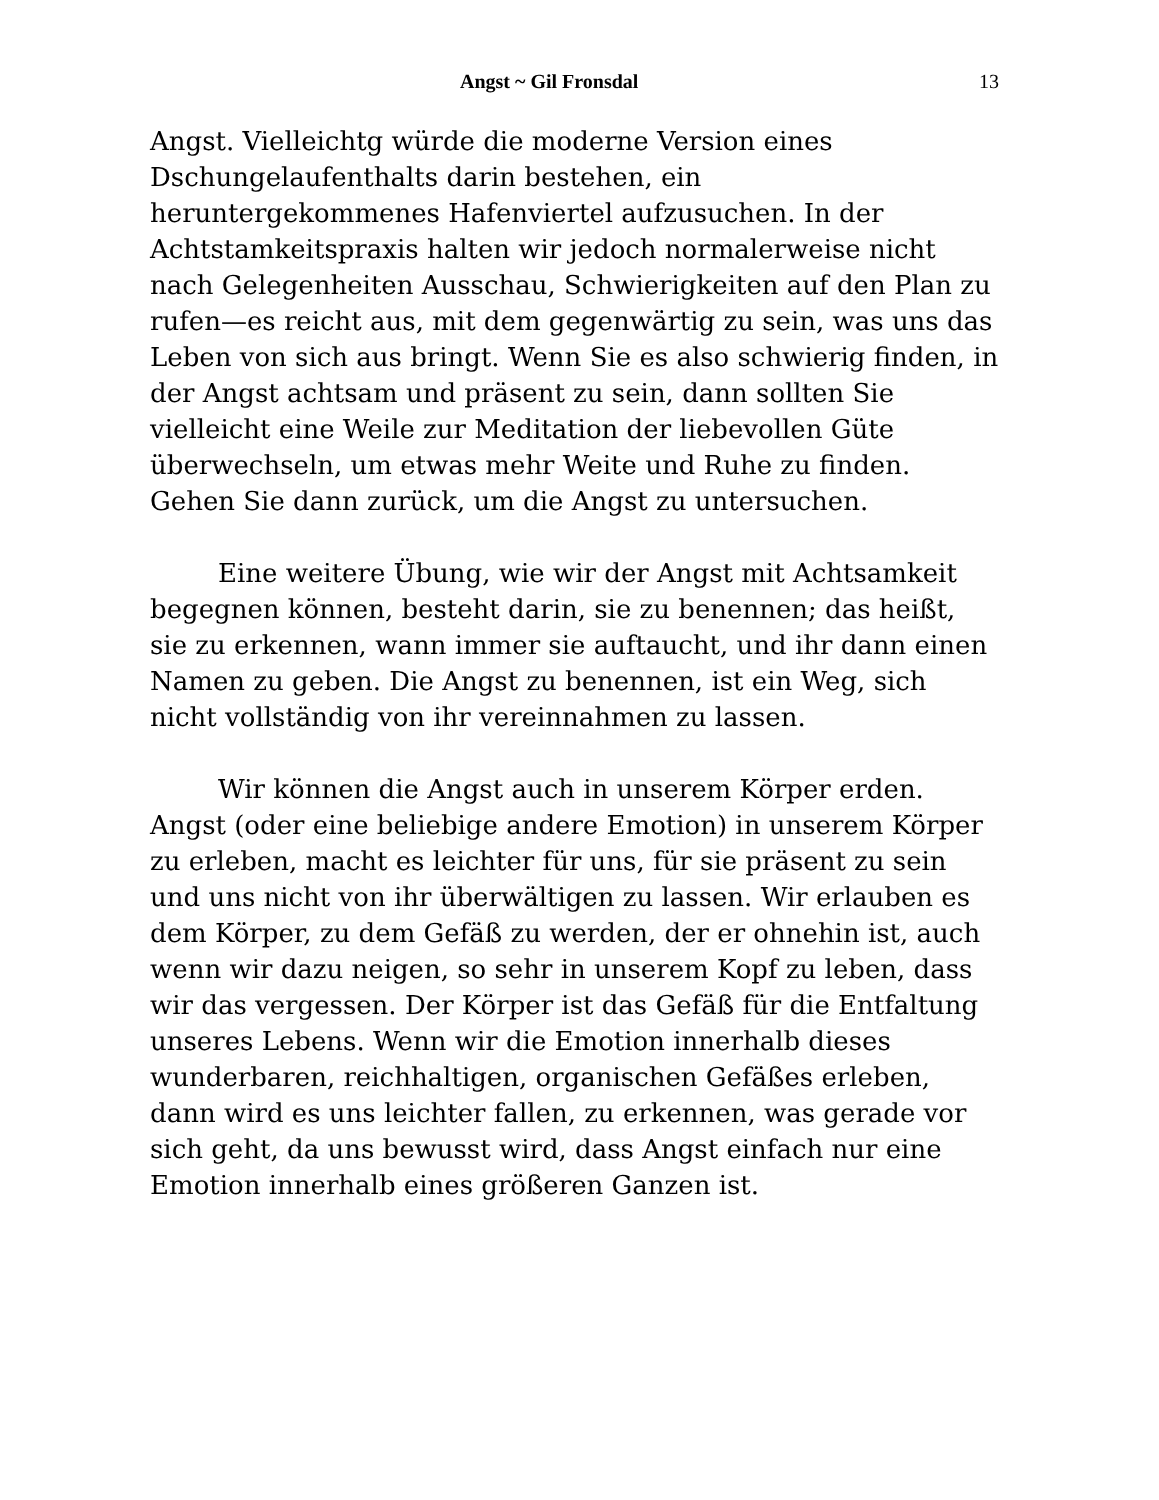Angst ~ Gil Fronsdal 13
Angst. Vielleichtg würde die moderne Version eines Dschungelaufenthalts darin bestehen, ein heruntergekommenes Hafenviertel aufzusuchen. In der Achtstamkeitspraxis halten wir jedoch normalerweise nicht nach Gelegenheiten Ausschau, Schwierigkeiten auf den Plan zu rufen—es reicht aus, mit dem gegenwärtig zu sein, was uns das Leben von sich aus bringt. Wenn Sie es also schwierig finden, in der Angst achtsam und präsent zu sein, dann sollten Sie vielleicht eine Weile zur Meditation der liebevollen Güte überwechseln, um etwas mehr Weite und Ruhe zu finden. Gehen Sie dann zurück, um die Angst zu untersuchen.
Eine weitere Übung, wie wir der Angst mit Achtsamkeit begegnen können, besteht darin, sie zu benennen; das heißt, sie zu erkennen, wann immer sie auftaucht, und ihr dann einen Namen zu geben. Die Angst zu benennen, ist ein Weg, sich nicht vollständig von ihr vereinnahmen zu lassen.
Wir können die Angst auch in unserem Körper erden. Angst (oder eine beliebige andere Emotion) in unserem Körper zu erleben, macht es leichter für uns, für sie präsent zu sein und uns nicht von ihr überwältigen zu lassen. Wir erlauben es dem Körper, zu dem Gefäß zu werden, der er ohnehin ist, auch wenn wir dazu neigen, so sehr in unserem Kopf zu leben, dass wir das vergessen. Der Körper ist das Gefäß für die Entfaltung unseres Lebens. Wenn wir die Emotion innerhalb dieses wunderbaren, reichhaltigen, organischen Gefäßes erleben, dann wird es uns leichter fallen, zu erkennen, was gerade vor sich geht, da uns bewusst wird, dass Angst einfach nur eine Emotion innerhalb eines größeren Ganzen ist.